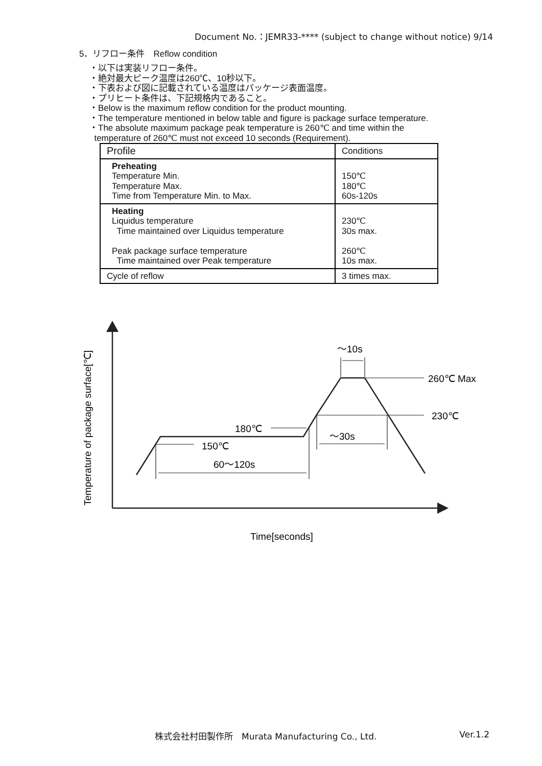Document No.：JEMR33-**** (subject to change without notice) 9/14
5．リフロー条件　Reflow condition
・以下は実装リフロー条件。
・絶対最大ピーク温度は260℃、10秒以下。
・下表および図に記載されている温度はパッケージ表面温度。
・プリヒート条件は、下記規格内であること。
・Below is the maximum reflow condition for the product mounting.
・The temperature mentioned in below table and figure is package surface temperature.
・The absolute maximum package peak temperature is 260℃ and time within the
temperature of 260℃ must not exceed 10 seconds (Requirement).
| Profile | Conditions |
| --- | --- |
| Preheating Temperature Min. Temperature Max. Time from Temperature Min. to Max. | 150℃ 180℃ 60s-120s |
| Heating Liquidus temperature Time maintained over Liquidus temperature Peak package surface temperature Time maintained over Peak temperature | 230℃ 30s max. 260℃ 10s max. |
| Cycle of reflow | 3 times max. |
180℃
150℃
60～120s
～30s
～10s
260℃ Max
230℃
Time[seconds]
Temperature of package surface[℃]
株式会社村田製作所　Murata Manufacturing Co., Ltd. Ver.1.2